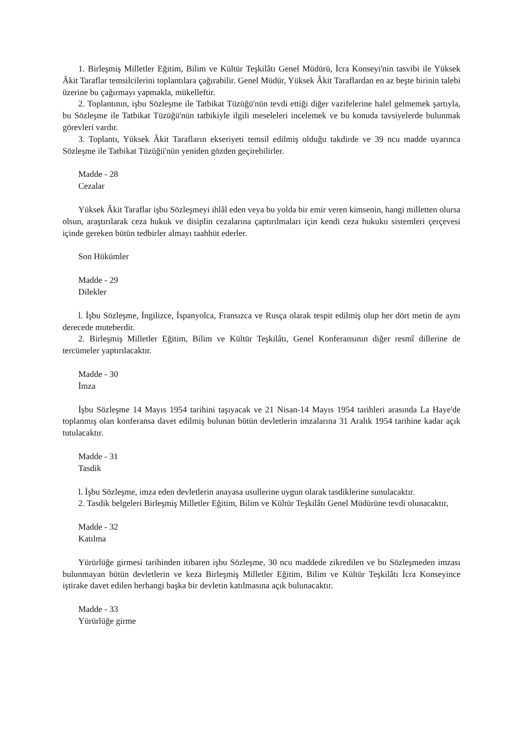1. Birleşmiş Milletler Eğitim, Bilim ve Kültür Teşkilâtı Genel Müdürü, İcra Konseyi'nin tasvibi ile Yüksek Âkit Taraflar temsilcilerini toplantılara çağırabilir. Genel Müdür, Yüksek Âkit Taraflardan en az beşte birinin talebi üzerine bu çağırmayı yapmakla, mükelleftir.
2. Toplantının, işbu Sözleşme ile Tatbikat Tüzüğü'nün tevdi ettiği diğer vazifelerine halel gelmemek şartıyla, bu Sözleşme ile Tatbikat Tüzüğü'nün tatbikiyle ilgili meseleleri incelemek ve bu konuda tavsiyelerde bulunmak görevleri vardır.
3. Toplantı, Yüksek Âkit Tarafların ekseriyeti temsil edilmiş olduğu takdirde ve 39 ncu madde uyarınca Sözleşme ile Tatbikat Tüzüğü'nün yeniden gözden geçirebilirler.
Madde - 28
Cezalar
Yüksek Âkit Taraflar işbu Sözleşmeyi ihlâl eden veya bu yolda bir emir veren kimsenin, hangi milletten olursa olsun, araştırılarak ceza hukuk ve disiplin cezalarına çaptırılmaları için kendi ceza hukuku sistemleri çerçevesi içinde gereken bütün tedbirler almayı taahhüt ederler.
Son Hükümler
Madde - 29
Dilekler
l. İşbu Sözleşme, İngilizce, İspanyolca, Fransızca ve Rusça olarak tespit edilmiş olup her dört metin de aynı derecede muteberdir.
2. Birleşmiş Milletler Eğitim, Bilim ve Kültür Teşkilâtı, Genel Konferansının diğer resmî dillerine de tercümeler yaptırılacaktır.
Madde - 30
İmza
İşbu Sözleşme 14 Mayıs 1954 tarihini taşıyacak ve 21 Nisan-14 Mayıs 1954 tarihleri arasında La Haye'de toplanmış olan konferansa davet edilmiş bulunan bütün devletlerin imzalarına 31 Aralık 1954 tarihine kadar açık tutulacaktır.
Madde - 31
Tasdik
l. İşbu Sözleşme, imza eden devletlerin anayasa usullerine uygun olarak tasdiklerine sunulacaktır.
2. Tasdik belgeleri Birleşmiş Milletler Eğitim, Bilim ve Kültür Teşkilâtı Genel Müdürüne tevdi olunacaktır,
Madde - 32
Katılma
Yürürlüğe girmesi tarihinden itibaren işbu Sözleşme, 30 ncu maddede zikredilen ve bu Sözleşmeden imzası bulunmayan bütün devletlerin ve keza Birleşmiş Milletler Eğitim, Bilim ve Kültür Teşkilâtı İcra Konseyince iştirake davet edilen herhangi başka bir devletin katılmasına açık bulunacaktır.
Madde - 33
Yürürlüğe girme